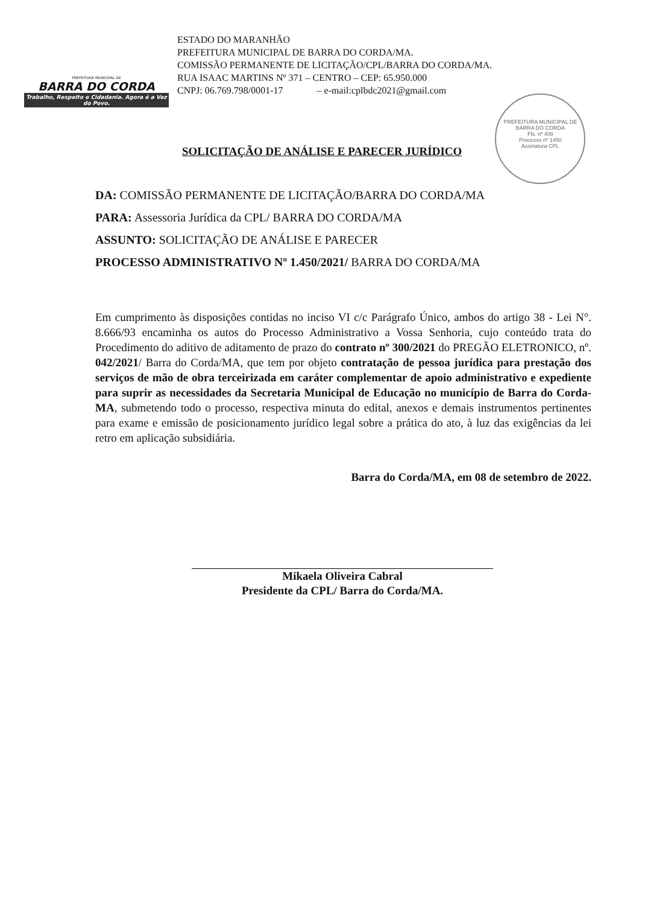PREFEITURA MUNICIPAL DE
BARRA DO CORDA
Trabalho, Respeito e Cidadania. Agora é a Vez do Povo.
ESTADO DO MARANHÃO
PREFEITURA MUNICIPAL DE BARRA DO CORDA/MA.
COMISSÃO PERMANENTE DE LICITAÇÃO/CPL/BARRA DO CORDA/MA.
RUA ISAAC MARTINS Nº 371 – CENTRO – CEP: 65.950.000
CNPJ: 06.769.798/0001-17 – e-mail:cplbdc2021@gmail.com
SOLICITAÇÃO DE ANÁLISE E PARECER JURÍDICO
PREFEITURA MUNICIPAL DE BARRA DO CORDA
Fls. nº 408
Processo nº 1450
Assinatura CPL
DA: COMISSÃO PERMANENTE DE LICITAÇÃO/BARRA DO CORDA/MA
PARA: Assessoria Jurídica da CPL/ BARRA DO CORDA/MA
ASSUNTO: SOLICITAÇÃO DE ANÁLISE E PARECER
PROCESSO ADMINISTRATIVO Nº 1.450/2021/ BARRA DO CORDA/MA
Em cumprimento às disposições contidas no inciso VI c/c Parágrafo Único, ambos do artigo 38 - Lei N°. 8.666/93 encaminha os autos do Processo Administrativo a Vossa Senhoria, cujo conteúdo trata do Procedimento do aditivo de aditamento de prazo do contrato nº 300/2021 do PREGÃO ELETRONICO, nº. 042/2021/ Barra do Corda/MA, que tem por objeto contratação de pessoa jurídica para prestação dos serviços de mão de obra terceirizada em caráter complementar de apoio administrativo e expediente para suprir as necessidades da Secretaria Municipal de Educação no município de Barra do Corda-MA, submetendo todo o processo, respectiva minuta do edital, anexos e demais instrumentos pertinentes para exame e emissão de posicionamento jurídico legal sobre a prática do ato, à luz das exigências da lei retro em aplicação subsidiária.
Barra do Corda/MA, em 08 de setembro de 2022.
Mikaela Oliveira Cabral
Presidente da CPL/ Barra do Corda/MA.